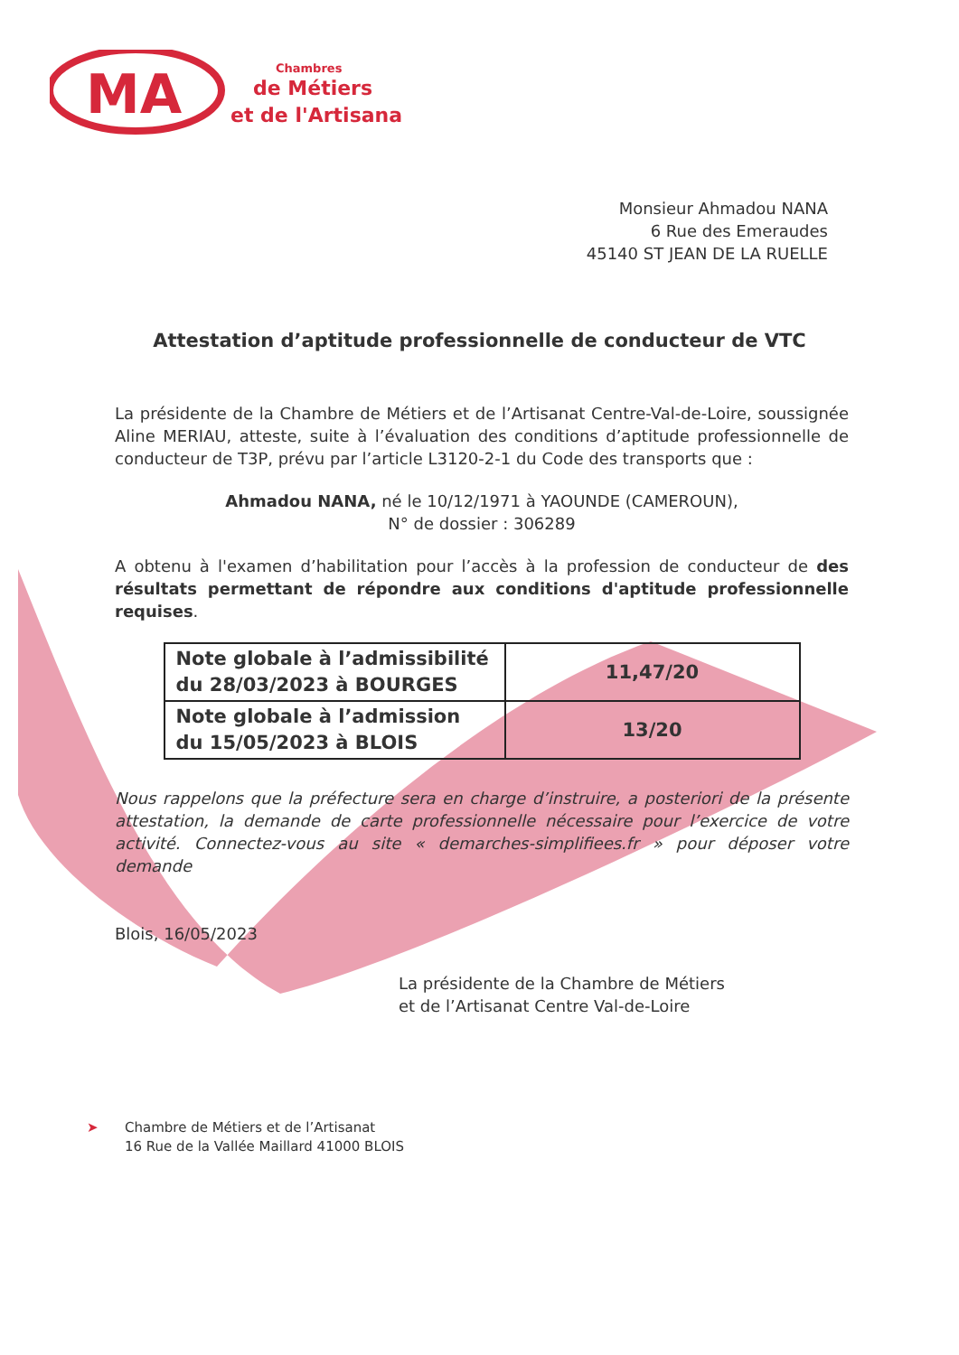MA
Chambres
de Métiers
et de l'Artisanat
Monsieur Ahmadou NANA
6 Rue des Emeraudes
45140 ST JEAN DE LA RUELLE
Attestation d’aptitude professionnelle de conducteur de VTC
La présidente de la Chambre de Métiers et de l’Artisanat Centre-Val-de-Loire, soussignée Aline MERIAU, atteste, suite à l’évaluation des conditions d’aptitude professionnelle de conducteur de T3P, prévu par l’article L3120-2-1 du Code des transports que :
Ahmadou NANA, né le 10/12/1971 à YAOUNDE (CAMEROUN),
N° de dossier : 306289
A obtenu à l'examen d’habilitation pour l’accès à la profession de conducteur de des résultats permettant de répondre aux conditions d'aptitude professionnelle requises.
| Note globale à l’admissibilité du 28/03/2023 à BOURGES | 11,47/20 |
| Note globale à l’admission du 15/05/2023 à BLOIS | 13/20 |
Nous rappelons que la préfecture sera en charge d’instruire, a posteriori de la présente attestation, la demande de carte professionnelle nécessaire pour l’exercice de votre activité. Connectez-vous au site « demarches-simplifiees.fr » pour déposer votre demande
Blois, 16/05/2023
La présidente de la Chambre de Métiers
et de l’Artisanat Centre Val-de-Loire
➤ Chambre de Métiers et de l’Artisanat
16 Rue de la Vallée Maillard 41000 BLOIS